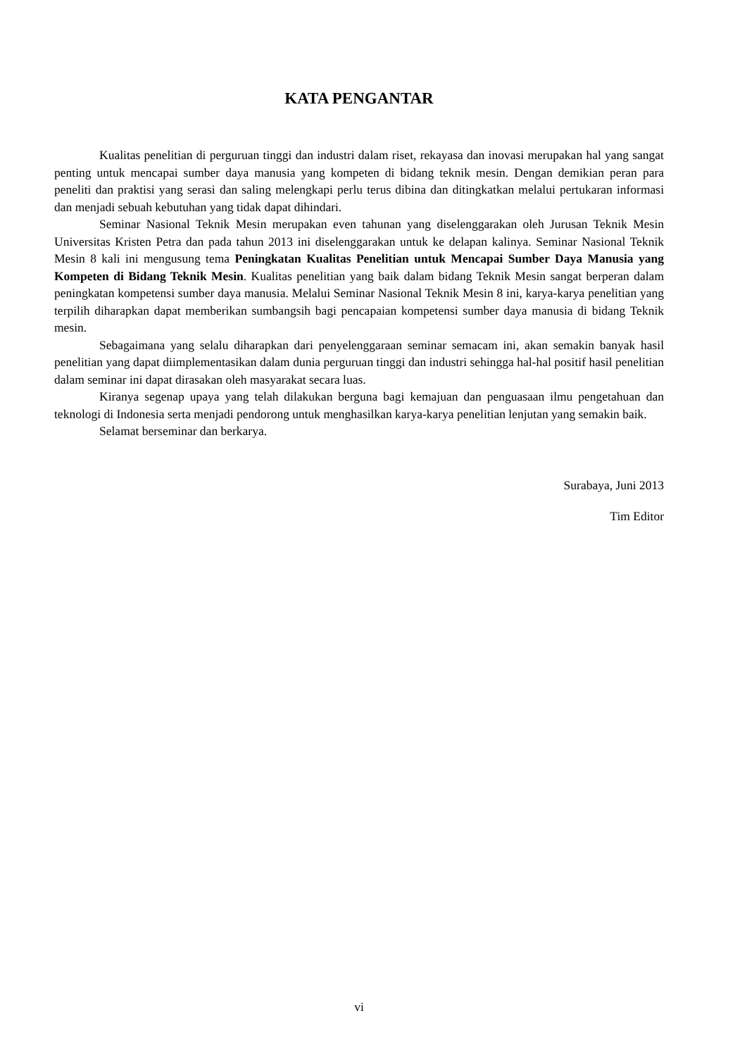KATA PENGANTAR
Kualitas penelitian di perguruan tinggi dan industri dalam riset, rekayasa dan inovasi merupakan hal yang sangat penting untuk mencapai sumber daya manusia yang kompeten di bidang teknik mesin. Dengan demikian peran para peneliti dan praktisi yang serasi dan saling melengkapi perlu terus dibina dan ditingkatkan melalui pertukaran informasi dan menjadi sebuah kebutuhan yang tidak dapat dihindari.
Seminar Nasional Teknik Mesin merupakan even tahunan yang diselenggarakan oleh Jurusan Teknik Mesin Universitas Kristen Petra dan pada tahun 2013 ini diselenggarakan untuk ke delapan kalinya. Seminar Nasional Teknik Mesin 8 kali ini mengusung tema Peningkatan Kualitas Penelitian untuk Mencapai Sumber Daya Manusia yang Kompeten di Bidang Teknik Mesin. Kualitas penelitian yang baik dalam bidang Teknik Mesin sangat berperan dalam peningkatan kompetensi sumber daya manusia. Melalui Seminar Nasional Teknik Mesin 8 ini, karya-karya penelitian yang terpilih diharapkan dapat memberikan sumbangsih bagi pencapaian kompetensi sumber daya manusia di bidang Teknik mesin.
Sebagaimana yang selalu diharapkan dari penyelenggaraan seminar semacam ini, akan semakin banyak hasil penelitian yang dapat diimplementasikan dalam dunia perguruan tinggi dan industri sehingga hal-hal positif hasil penelitian dalam seminar ini dapat dirasakan oleh masyarakat secara luas.
Kiranya segenap upaya yang telah dilakukan berguna bagi kemajuan dan penguasaan ilmu pengetahuan dan teknologi di Indonesia serta menjadi pendorong untuk menghasilkan karya-karya penelitian lenjutan yang semakin baik.
Selamat berseminar dan berkarya.
Surabaya, Juni 2013
Tim Editor
vi